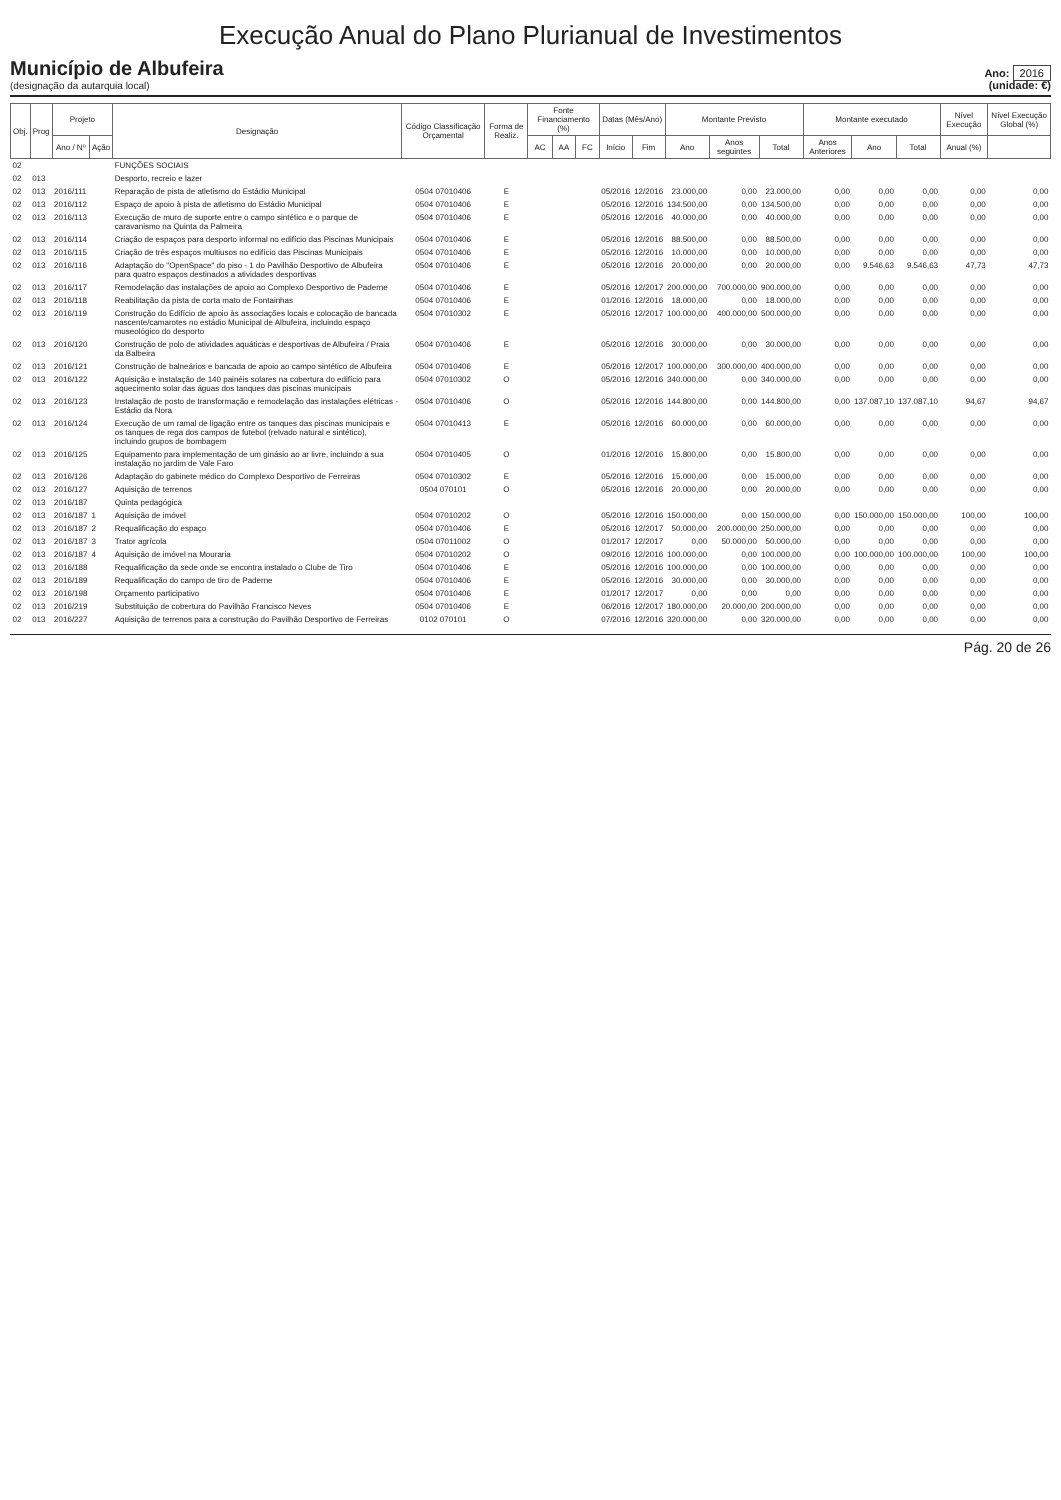Execução Anual do Plano Plurianual de Investimentos
Município de Albufeira
(designação da autarquia local)
Ano: 2016
(unidade: €)
| Obj. | Prog | Projeto | | Designação | Código Classificação Orçamental | Forma de Realiz. | Fonte Financiamento (%) | | | Datas (Mês/Ano) | | Montante Previsto | | | Montante executado | | | Nível Execução | Nível Execução Global (%) |
| --- | --- | --- | --- | --- | --- | --- | --- | --- | --- | --- | --- | --- | --- | --- | --- | --- | --- | --- | --- |
| | | Ano / Nº | Ação | | | | AC | AA | FC | Início | Fim | Ano | Anos seguintes | Total | Anos Anteriores | Ano | Total | Anual (%) | |
| 02 | | | | FUNÇÕES SOCIAIS | | | | | | | | | | | | | | | |
| 02 | 013 | | | Desporto, recreio e lazer | | | | | | | | | | | | | | | |
| 02 | 013 | 2016/111 | | Reparação de pista de atletismo do Estádio Municipal | 0504 07010406 | E | | | | 05/2016 | 12/2016 | 23.000,00 | 0,00 | 23.000,00 | 0,00 | 0,00 | 0,00 | 0,00 | 0,00 |
| 02 | 013 | 2016/112 | | Espaço de apoio à pista de atletismo do Estádio Municipal | 0504 07010406 | E | | | | 05/2016 | 12/2016 | 134.500,00 | 0,00 | 134.500,00 | 0,00 | 0,00 | 0,00 | 0,00 | 0,00 |
| 02 | 013 | 2016/113 | | Execução de muro de suporte entre o campo sintético e o parque de caravanismo na Quinta da Palmeira | 0504 07010406 | E | | | | 05/2016 | 12/2016 | 40.000,00 | 0,00 | 40.000,00 | 0,00 | 0,00 | 0,00 | 0,00 | 0,00 |
| 02 | 013 | 2016/114 | | Criação de espaços para desporto informal no edifício das Piscinas Municipais | 0504 07010406 | E | | | | 05/2016 | 12/2016 | 88.500,00 | 0,00 | 88.500,00 | 0,00 | 0,00 | 0,00 | 0,00 | 0,00 |
| 02 | 013 | 2016/115 | | Criação de três espaços multiusos no edifício das Piscinas Municipais | 0504 07010406 | E | | | | 05/2016 | 12/2016 | 10.000,00 | 0,00 | 10.000,00 | 0,00 | 0,00 | 0,00 | 0,00 | 0,00 |
| 02 | 013 | 2016/116 | | Adaptação do "OpenSpace" do piso - 1 do Pavilhão Desportivo de Albufeira para quatro espaços destinados a atividades desportivas | 0504 07010406 | E | | | | 05/2016 | 12/2016 | 20.000,00 | 0,00 | 20.000,00 | 0,00 | 9.546,63 | 9.546,63 | 47,73 | 47,73 |
| 02 | 013 | 2016/117 | | Remodelação das instalações de apoio ao Complexo Desportivo de Paderne | 0504 07010406 | E | | | | 05/2016 | 12/2017 | 200.000,00 | 700.000,00 | 900.000,00 | 0,00 | 0,00 | 0,00 | 0,00 | 0,00 |
| 02 | 013 | 2016/118 | | Reabilitação da pista de corta mato de Fontainhas | 0504 07010406 | E | | | | 01/2016 | 12/2016 | 18.000,00 | 0,00 | 18.000,00 | 0,00 | 0,00 | 0,00 | 0,00 | 0,00 |
| 02 | 013 | 2016/119 | | Construção do Edifício de apoio às associações locais e colocação de bancada nascente/camarotes no estádio Municipal de Albufeira, incluindo espaço museológico do desporto | 0504 07010302 | E | | | | 05/2016 | 12/2017 | 100.000,00 | 400.000,00 | 500.000,00 | 0,00 | 0,00 | 0,00 | 0,00 | 0,00 |
| 02 | 013 | 2016/120 | | Construção de polo de atividades aquáticas e desportivas de Albufeira / Praia da Balbeira | 0504 07010406 | E | | | | 05/2016 | 12/2016 | 30.000,00 | 0,00 | 30.000,00 | 0,00 | 0,00 | 0,00 | 0,00 | 0,00 |
| 02 | 013 | 2016/121 | | Construção de balneários e bancada de apoio ao campo sintético de Albufeira | 0504 07010406 | E | | | | 05/2016 | 12/2017 | 100.000,00 | 300.000,00 | 400.000,00 | 0,00 | 0,00 | 0,00 | 0,00 | 0,00 |
| 02 | 013 | 2016/122 | | Aquisição e instalação de 140 painéis solares na cobertura do edifício para aquecimento solar das águas dos tanques das piscinas municipais | 0504 07010302 | O | | | | 05/2016 | 12/2016 | 340.000,00 | 0,00 | 340.000,00 | 0,00 | 0,00 | 0,00 | 0,00 | 0,00 |
| 02 | 013 | 2016/123 | | Instalação de posto de transformação e remodelação das instalações elétricas - Estádio da Nora | 0504 07010406 | O | | | | 05/2016 | 12/2016 | 144.800,00 | 0,00 | 144.800,00 | 0,00 | 137.087,10 | 137.087,10 | 94,67 | 94,67 |
| 02 | 013 | 2016/124 | | Execução de um ramal de ligação entre os tanques das piscinas municipais e os tanques de rega dos campos de futebol (relvado natural e sintético), incluindo grupos de bombagem | 0504 07010413 | E | | | | 05/2016 | 12/2016 | 60.000,00 | 0,00 | 60.000,00 | 0,00 | 0,00 | 0,00 | 0,00 | 0,00 |
| 02 | 013 | 2016/125 | | Equipamento para implementação de um ginásio ao ar livre, incluindo a sua instalação no jardim de Vale Faro | 0504 07010405 | O | | | | 01/2016 | 12/2016 | 15.800,00 | 0,00 | 15.800,00 | 0,00 | 0,00 | 0,00 | 0,00 | 0,00 |
| 02 | 013 | 2016/126 | | Adaptação do gabinete médico do Complexo Desportivo de Ferreiras | 0504 07010302 | E | | | | 05/2016 | 12/2016 | 15.000,00 | 0,00 | 15.000,00 | 0,00 | 0,00 | 0,00 | 0,00 | 0,00 |
| 02 | 013 | 2016/127 | | Aquisição de terrenos | 0504 070101 | O | | | | 05/2016 | 12/2016 | 20.000,00 | 0,00 | 20.000,00 | 0,00 | 0,00 | 0,00 | 0,00 | 0,00 |
| 02 | 013 | 2016/187 | | Quinta pedagógica | | | | | | | | | | | | | | | |
| 02 | 013 | 2016/187 | 1 | Aquisição de imóvel | 0504 07010202 | O | | | | 05/2016 | 12/2016 | 150.000,00 | 0,00 | 150.000,00 | 0,00 | 150.000,00 | 150.000,00 | 100,00 | 100,00 |
| 02 | 013 | 2016/187 | 2 | Requalificação do espaço | 0504 07010406 | E | | | | 05/2016 | 12/2017 | 50.000,00 | 200.000,00 | 250.000,00 | 0,00 | 0,00 | 0,00 | 0,00 | 0,00 |
| 02 | 013 | 2016/187 | 3 | Trator agrícola | 0504 07011002 | O | | | | 01/2017 | 12/2017 | 0,00 | 50.000,00 | 50.000,00 | 0,00 | 0,00 | 0,00 | 0,00 | 0,00 |
| 02 | 013 | 2016/187 | 4 | Aquisição de imóvel na Mouraria | 0504 07010202 | O | | | | 09/2016 | 12/2016 | 100.000,00 | 0,00 | 100.000,00 | 0,00 | 100.000,00 | 100.000,00 | 100,00 | 100,00 |
| 02 | 013 | 2016/188 | | Requalificação da sede onde se encontra instalado o Clube de Tiro | 0504 07010406 | E | | | | 05/2016 | 12/2016 | 100.000,00 | 0,00 | 100.000,00 | 0,00 | 0,00 | 0,00 | 0,00 | 0,00 |
| 02 | 013 | 2016/189 | | Requalificação do campo de tiro de Paderne | 0504 07010406 | E | | | | 05/2016 | 12/2016 | 30.000,00 | 0,00 | 30.000,00 | 0,00 | 0,00 | 0,00 | 0,00 | 0,00 |
| 02 | 013 | 2016/198 | | Orçamento participativo | 0504 07010406 | E | | | | 01/2017 | 12/2017 | 0,00 | 0,00 | 0,00 | 0,00 | 0,00 | 0,00 | 0,00 | 0,00 |
| 02 | 013 | 2016/219 | | Substituição de cobertura do Pavilhão Francisco Neves | 0504 07010406 | E | | | | 06/2016 | 12/2017 | 180.000,00 | 20.000,00 | 200.000,00 | 0,00 | 0,00 | 0,00 | 0,00 | 0,00 |
| 02 | 013 | 2016/227 | | Aquisição de terrenos para a construção do Pavilhão Desportivo de Ferreiras | 0102 070101 | O | | | | 07/2016 | 12/2016 | 320.000,00 | 0,00 | 320.000,00 | 0,00 | 0,00 | 0,00 | 0,00 | 0,00 |
Pág. 20 de 26